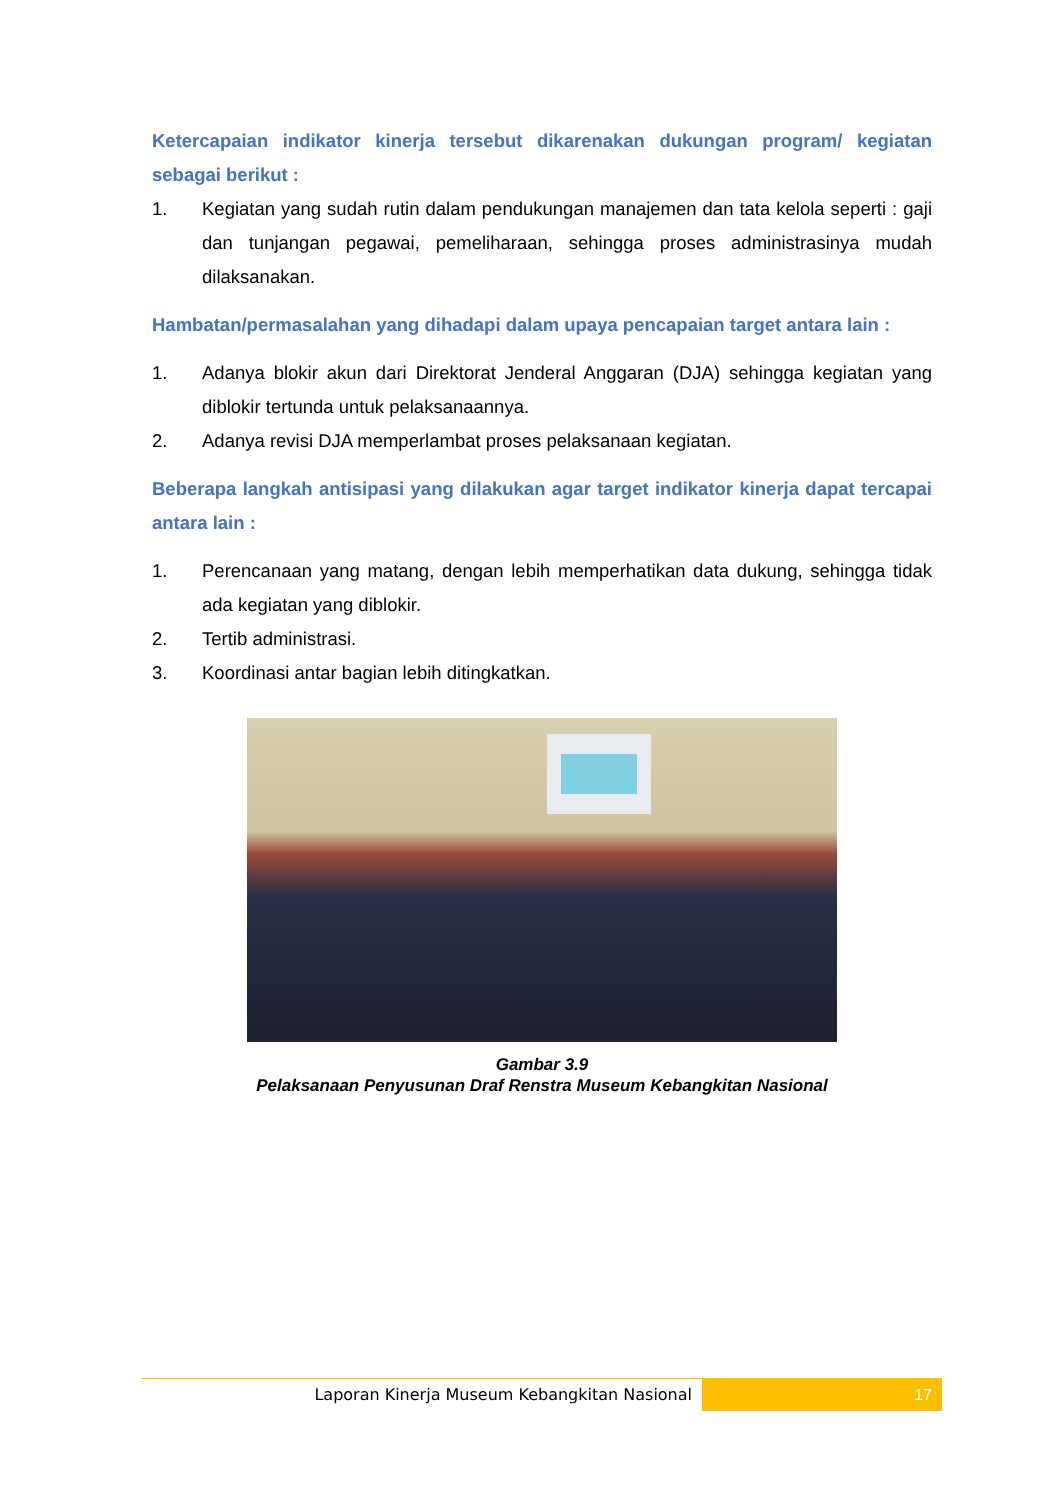Ketercapaian indikator kinerja tersebut dikarenakan dukungan program/ kegiatan sebagai berikut :
1. Kegiatan yang sudah rutin dalam pendukungan manajemen dan tata kelola seperti : gaji dan tunjangan pegawai, pemeliharaan, sehingga proses administrasinya mudah dilaksanakan.
Hambatan/permasalahan yang dihadapi dalam upaya pencapaian target antara lain :
1. Adanya blokir akun dari Direktorat Jenderal Anggaran (DJA) sehingga kegiatan yang diblokir tertunda untuk pelaksanaannya.
2. Adanya revisi DJA memperlambat proses pelaksanaan kegiatan.
Beberapa langkah antisipasi yang dilakukan agar target indikator kinerja dapat tercapai antara lain :
1. Perencanaan yang matang, dengan lebih memperhatikan data dukung, sehingga tidak ada kegiatan yang diblokir.
2. Tertib administrasi.
3. Koordinasi antar bagian lebih ditingkatkan.
Gambar 3.9
Pelaksanaan Penyusunan Draf Renstra Museum Kebangkitan Nasional
Laporan Kinerja Museum Kebangkitan Nasional
17